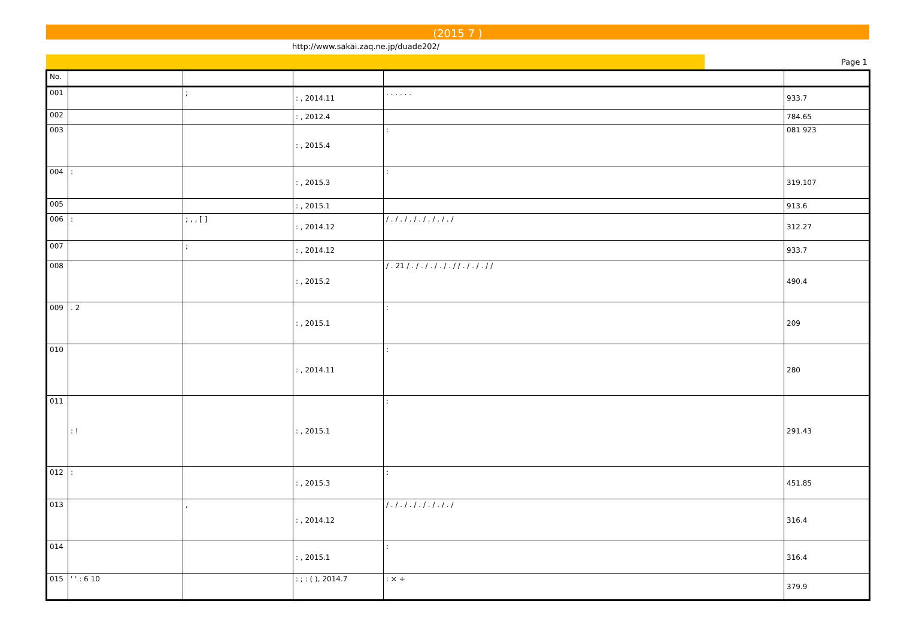(2015 7 )
http://www.sakai.zaq.ne.jp/duade202/
Page 1
| No. | | | | | |
| --- | --- | --- | --- | --- | --- |
| 001 | | ; | : , 2014.11 | . . . . . . | 933.7 |
| 002 | | | : , 2012.4 | | 784.65 |
| 003 | | | : , 2015.4 | : | 081 923 |
| 004 | : | | : , 2015.3 | : | 319.107 |
| 005 | | | : , 2015.1 | | 913.6 |
| 006 | : | ; , , [ ] | : , 2014.12 | / . / . / . / . / . / . / . / | 312.27 |
| 007 | | ; | : , 2014.12 | | 933.7 |
| 008 | | | : , 2015.2 | / . 21 / . / . / . / . / . / / . / . / . / / | 490.4 |
| 009 | . 2 | | : , 2015.1 | : | 209 |
| 010 | | | : , 2014.11 | : | 280 |
| 011 | : ! | | : , 2015.1 | : | 291.43 |
| 012 | : | | : , 2015.3 | : | 451.85 |
| 013 | | , | : , 2014.12 | / . / . / . / . / . / . / . / | 316.4 |
| 014 | | | : , 2015.1 | : | 316.4 |
| 015 | ' ' : 6 10 | | : ; : ( ), 2014.7 | : × ÷ | 379.9 |